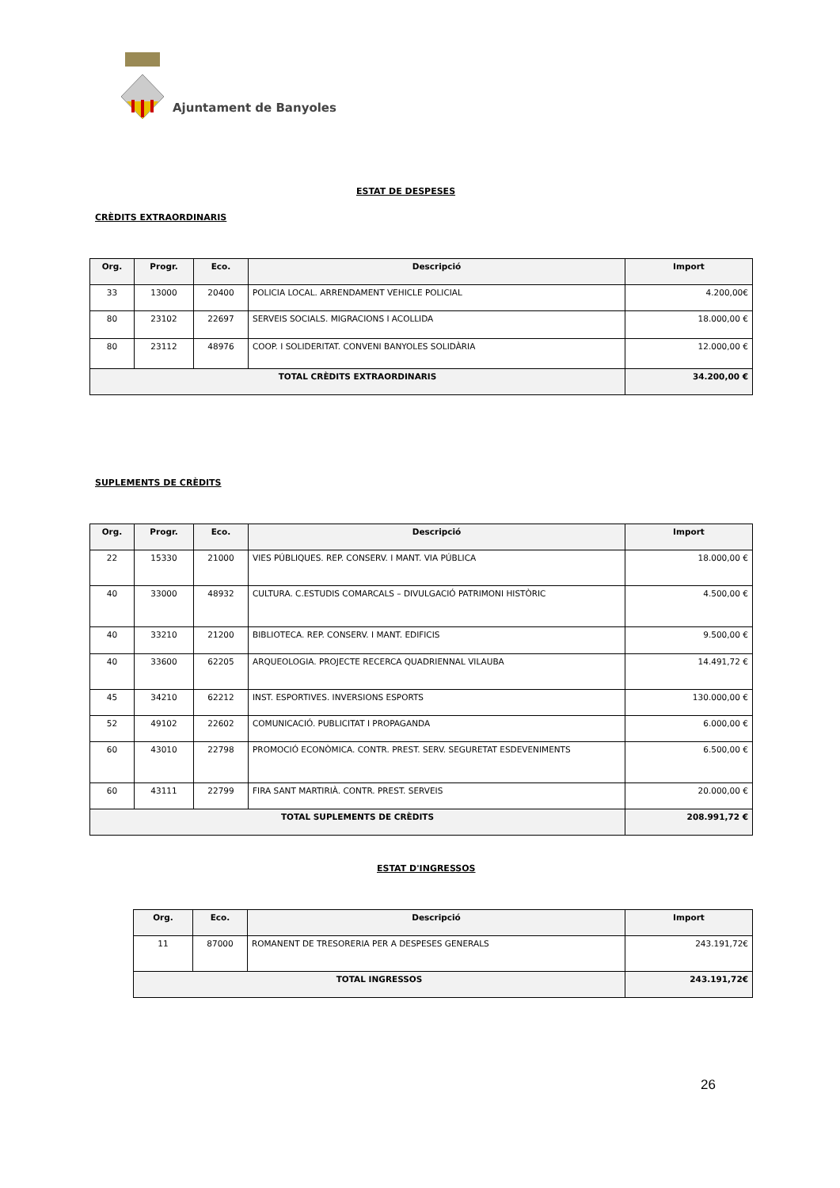Ajuntament de Banyoles
ESTAT DE DESPESES
CRÈDITS EXTRAORDINARIS
| Org. | Progr. | Eco. | Descripció | Import |
| --- | --- | --- | --- | --- |
| 33 | 13000 | 20400 | POLICIA LOCAL. ARRENDAMENT VEHICLE POLICIAL | 4.200,00€ |
| 80 | 23102 | 22697 | SERVEIS SOCIALS. MIGRACIONS I ACOLLIDA | 18.000,00 € |
| 80 | 23112 | 48976 | COOP. I SOLIDERITAT. CONVENI BANYOLES SOLIDÀRIA | 12.000,00 € |
| TOTAL CRÈDITS EXTRAORDINARIS | | | | 34.200,00 € |
SUPLEMENTS DE CRÈDITS
| Org. | Progr. | Eco. | Descripció | Import |
| --- | --- | --- | --- | --- |
| 22 | 15330 | 21000 | VIES PÚBLIQUES. REP. CONSERV. I MANT. VIA PÚBLICA | 18.000,00 € |
| 40 | 33000 | 48932 | CULTURA. C.ESTUDIS COMARCALS – DIVULGACIÓ PATRIMONI HISTÒRIC | 4.500,00 € |
| 40 | 33210 | 21200 | BIBLIOTECA. REP. CONSERV. I MANT. EDIFICIS | 9.500,00 € |
| 40 | 33600 | 62205 | ARQUEOLOGIA. PROJECTE RECERCA QUADRIENNAL VILAUBA | 14.491,72 € |
| 45 | 34210 | 62212 | INST. ESPORTIVES. INVERSIONS ESPORTS | 130.000,00 € |
| 52 | 49102 | 22602 | COMUNICACIÓ. PUBLICITAT I PROPAGANDA | 6.000,00 € |
| 60 | 43010 | 22798 | PROMOCIÓ ECONÒMICA. CONTR. PREST. SERV. SEGURETAT ESDEVENIMENTS | 6.500,00 € |
| 60 | 43111 | 22799 | FIRA SANT MARTIRIÀ. CONTR. PREST. SERVEIS | 20.000,00 € |
| TOTAL SUPLEMENTS DE CRÈDITS | | | | 208.991,72 € |
ESTAT D'INGRESSOS
| Org. | Eco. | Descripció | Import |
| --- | --- | --- | --- |
| 11 | 87000 | ROMANENT DE TRESORERIA PER A DESPESES GENERALS | 243.191,72€ |
| TOTAL INGRESSOS | | | 243.191,72€ |
26